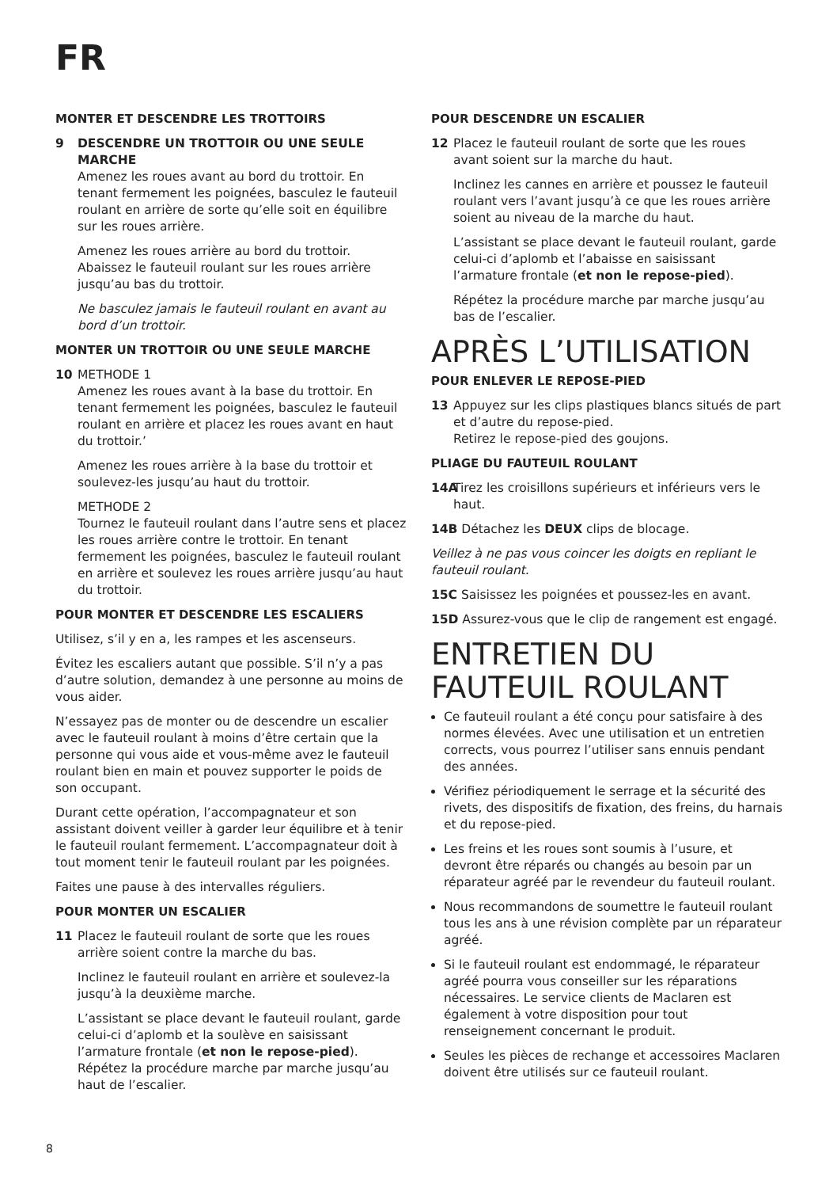FR
MONTER ET DESCENDRE LES TROTTOIRS
9 DESCENDRE UN TROTTOIR OU UNE SEULE MARCHE
Amenez les roues avant au bord du trottoir. En tenant fermement les poignées, basculez le fauteuil roulant en arrière de sorte qu’elle soit en équilibre sur les roues arrière.
Amenez les roues arrière au bord du trottoir. Abaissez le fauteuil roulant sur les roues arrière jusqu’au bas du trottoir.
Ne basculez jamais le fauteuil roulant en avant au bord d’un trottoir.
MONTER UN TROTTOIR OU UNE SEULE MARCHE
10 METHODE 1
Amenez les roues avant à la base du trottoir. En tenant fermement les poignées, basculez le fauteuil roulant en arrière et placez les roues avant en haut du trottoir.’
Amenez les roues arrière à la base du trottoir et soulevez-les jusqu’au haut du trottoir.
METHODE 2
Tournez le fauteuil roulant dans l’autre sens et placez les roues arrière contre le trottoir. En tenant fermement les poignées, basculez le fauteuil roulant en arrière et soulevez les roues arrière jusqu’au haut du trottoir.
POUR MONTER ET DESCENDRE LES ESCALIERS
Utilisez, s’il y en a, les rampes et les ascenseurs.
Évitez les escaliers autant que possible. S’il n’y a pas d’autre solution, demandez à une personne au moins de vous aider.
N’essayez pas de monter ou de descendre un escalier avec le fauteuil roulant à moins d’être certain que la personne qui vous aide et vous-même avez le fauteuil roulant bien en main et pouvez supporter le poids de son occupant.
Durant cette opération, l’accompagnateur et son assistant doivent veiller à garder leur équilibre et à tenir le fauteuil roulant fermement. L’accompagnateur doit à tout moment tenir le fauteuil roulant par les poignées.
Faites une pause à des intervalles réguliers.
POUR MONTER UN ESCALIER
11 Placez le fauteuil roulant de sorte que les roues arrière soient contre la marche du bas.
Inclinez le fauteuil roulant en arrière et soulevez-la jusqu’à la deuxième marche.
L’assistant se place devant le fauteuil roulant, garde celui-ci d’aplomb et la soulève en saisissant l’armature frontale (et non le repose-pied). Répétez la procédure marche par marche jusqu’au haut de l’escalier.
POUR DESCENDRE UN ESCALIER
12 Placez le fauteuil roulant de sorte que les roues avant soient sur la marche du haut.
Inclinez les cannes en arrière et poussez le fauteuil roulant vers l’avant jusqu’à ce que les roues arrière soient au niveau de la marche du haut.
L’assistant se place devant le fauteuil roulant, garde celui-ci d’aplomb et l’abaisse en saisissant l’armature frontale (et non le repose-pied).
Répétez la procédure marche par marche jusqu’au bas de l’escalier.
APRÈS L’UTILISATION
POUR ENLEVER LE REPOSE-PIED
13 Appuyez sur les clips plastiques blancs situés de part et d’autre du repose-pied.
Retirez le repose-pied des goujons.
PLIAGE DU FAUTEUIL ROULANT
14A Tirez les croisillons supérieurs et inférieurs vers le haut.
14B Détachez les DEUX clips de blocage.
Veillez à ne pas vous coincer les doigts en repliant le fauteuil roulant.
15C Saisissez les poignées et poussez-les en avant.
15D Assurez-vous que le clip de rangement est engagé.
ENTRETIEN DU FAUTEUIL ROULANT
Ce fauteuil roulant a été conçu pour satisfaire à des normes élevées. Avec une utilisation et un entretien corrects, vous pourrez l’utiliser sans ennuis pendant des années.
Vérifiez périodiquement le serrage et la sécurité des rivets, des dispositifs de fixation, des freins, du harnais et du repose-pied.
Les freins et les roues sont soumis à l’usure, et devront être réparés ou changés au besoin par un réparateur agréé par le revendeur du fauteuil roulant.
Nous recommandons de soumettre le fauteuil roulant tous les ans à une révision complète par un réparateur agréé.
Si le fauteuil roulant est endommagé, le réparateur agréé pourra vous conseiller sur les réparations nécessaires. Le service clients de Maclaren est également à votre disposition pour tout renseignement concernant le produit.
Seules les pièces de rechange et accessoires Maclaren doivent être utilisés sur ce fauteuil roulant.
8